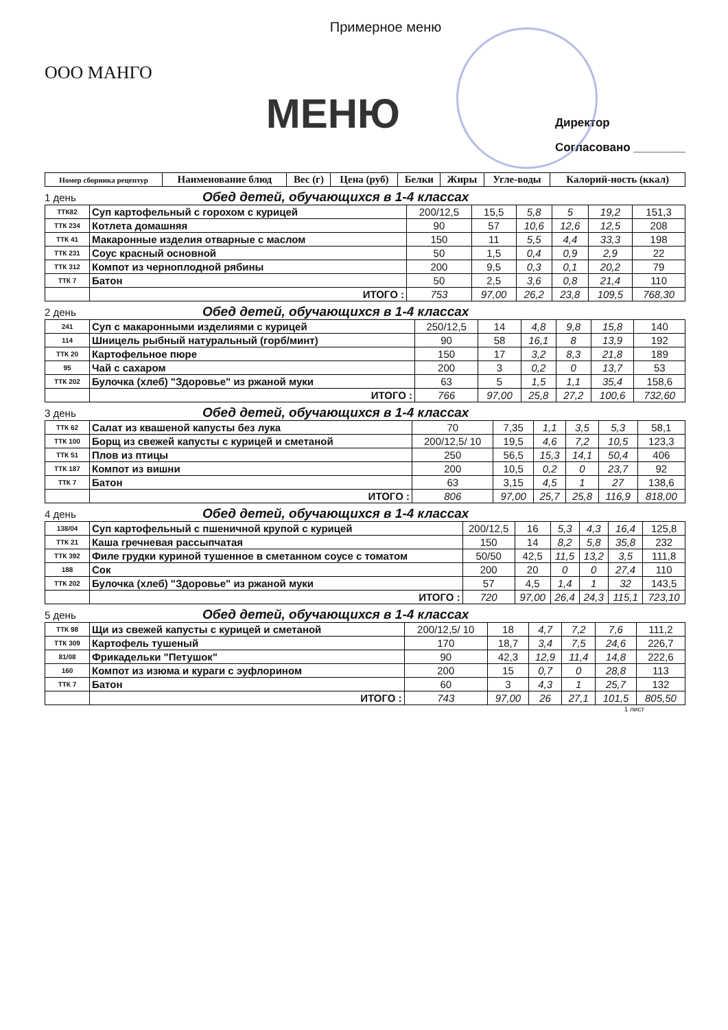Примерное меню
ООО МАНГО
МЕНЮ
Директор
Согласовано ________
| Номер сборника рецептур | Наименование блюд | Вес (г) | Цена (руб) | Белки | Жиры | Угле-воды | Калорий-ность (ккал) |
| --- | --- | --- | --- | --- | --- | --- | --- |
1 день Обед детей, обучающихся в 1-4 классах
| ТТК82 | Суп картофельный с горохом с курицей | 200/12,5 | 15,5 | 5,8 | 5 | 19,2 | 151,3 |
| ТТК 234 | Котлета домашняя | 90 | 57 | 10,6 | 12,6 | 12,5 | 208 |
| ТТК 41 | Макаронные изделия отварные с маслом | 150 | 11 | 5,5 | 4,4 | 33,3 | 198 |
| ТТК 231 | Соус красный основной | 50 | 1,5 | 0,4 | 0,9 | 2,9 | 22 |
| ТТК 312 | Компот из черноплодной рябины | 200 | 9,5 | 0,3 | 0,1 | 20,2 | 79 |
| ТТК 7 | Батон | 50 | 2,5 | 3,6 | 0,8 | 21,4 | 110 |
| | ИТОГО : | 753 | 97,00 | 26,2 | 23,8 | 109,5 | 768,30 |
2 день Обед детей, обучающихся в 1-4 классах
| 241 | Суп с макаронными изделиями с курицей | 250/12,5 | 14 | 4,8 | 9,8 | 15,8 | 140 |
| 114 | Шницель рыбный натуральный (горб/минт) | 90 | 58 | 16,1 | 8 | 13,9 | 192 |
| ТТК 20 | Картофельное пюре | 150 | 17 | 3,2 | 8,3 | 21,8 | 189 |
| 95 | Чай с сахаром | 200 | 3 | 0,2 | 0 | 13,7 | 53 |
| ТТК 202 | Булочка (хлеб) "Здоровье" из ржаной муки | 63 | 5 | 1,5 | 1,1 | 35,4 | 158,6 |
| | ИТОГО : | 766 | 97,00 | 25,8 | 27,2 | 100,6 | 732,60 |
3 день Обед детей, обучающихся в 1-4 классах
| ТТК 62 | Салат из квашеной капусты без лука | 70 | 7,35 | 1,1 | 3,5 | 5,3 | 58,1 |
| ТТК 100 | Борщ из свежей капусты с курицей и сметаной | 200/12,5/ 10 | 19,5 | 4,6 | 7,2 | 10,5 | 123,3 |
| ТТК 51 | Плов из птицы | 250 | 56,5 | 15,3 | 14,1 | 50,4 | 406 |
| ТТК 187 | Компот из вишни | 200 | 10,5 | 0,2 | 0 | 23,7 | 92 |
| ТТК 7 | Батон | 63 | 3,15 | 4,5 | 1 | 27 | 138,6 |
| | ИТОГО : | 806 | 97,00 | 25,7 | 25,8 | 116,9 | 818,00 |
4 день Обед детей, обучающихся в 1-4 классах
| 138/04 | Суп картофельный с пшеничной крупой с курицей | 200/12,5 | 16 | 5,3 | 4,3 | 16,4 | 125,8 |
| ТТК 21 | Каша гречневая рассыпчатая | 150 | 14 | 8,2 | 5,8 | 35,8 | 232 |
| ТТК 392 | Филе грудки куриной тушенное в сметанном соусе с томатом | 50/50 | 42,5 | 11,5 | 13,2 | 3,5 | 111,8 |
| 188 | Сок | 200 | 20 | 0 | 0 | 27,4 | 110 |
| ТТК 202 | Булочка (хлеб) "Здоровье" из ржаной муки | 57 | 4,5 | 1,4 | 1 | 32 | 143,5 |
| | ИТОГО : | 720 | 97,00 | 26,4 | 24,3 | 115,1 | 723,10 |
5 день Обед детей, обучающихся в 1-4 классах
| ТТК 98 | Щи из свежей капусты с курицей и сметаной | 200/12,5/ 10 | 18 | 4,7 | 7,2 | 7,6 | 111,2 |
| ТТК 309 | Картофель тушеный | 170 | 18,7 | 3,4 | 7,5 | 24,6 | 226,7 |
| 81/08 | Фрикадельки "Петушок" | 90 | 42,3 | 12,9 | 11,4 | 14,8 | 222,6 |
| 160 | Компот из изюма и кураги с эуфлорином | 200 | 15 | 0,7 | 0 | 28,8 | 113 |
| ТТК 7 | Батон | 60 | 3 | 4,3 | 1 | 25,7 | 132 |
| | ИТОГО : | 743 | 97,00 | 26 | 27,1 | 101,5 | 805,50 |
1 лист